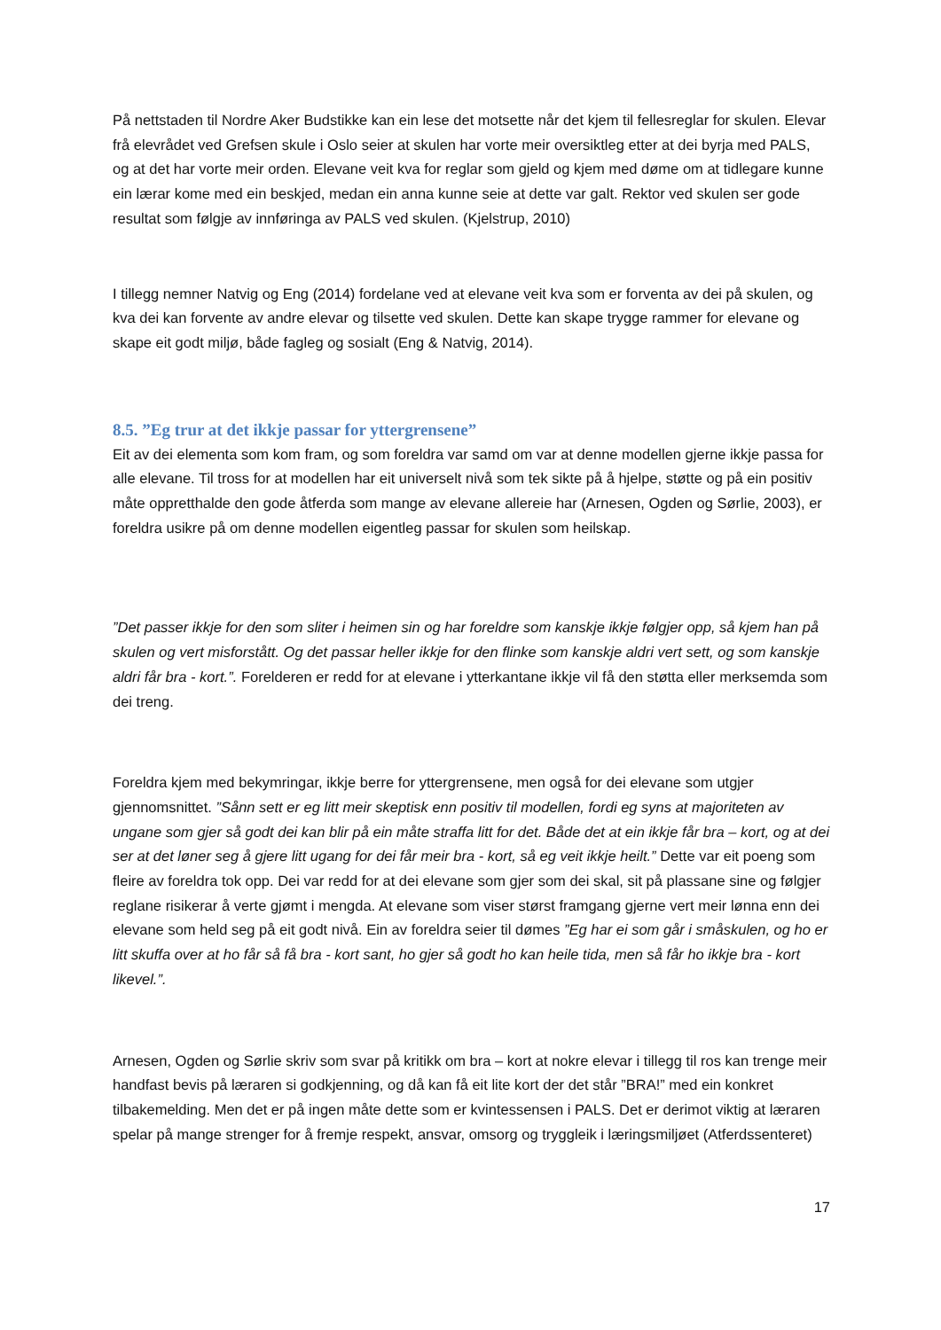På nettstaden til Nordre Aker Budstikke kan ein lese det motsette når det kjem til fellesreglar for skulen. Elevar frå elevrådet ved Grefsen skule i Oslo seier at skulen har vorte meir oversiktleg etter at dei byrja med PALS, og at det har vorte meir orden. Elevane veit kva for reglar som gjeld og kjem med døme om at tidlegare kunne ein lærar kome med ein beskjed, medan ein anna kunne seie at dette var galt. Rektor ved skulen ser gode resultat som følgje av innføringa av PALS ved skulen. (Kjelstrup, 2010)
I tillegg nemner Natvig og Eng (2014) fordelane ved at elevane veit kva som er forventa av dei på skulen, og kva dei kan forvente av andre elevar og tilsette ved skulen. Dette kan skape trygge rammer for elevane og skape eit godt miljø, både fagleg og sosialt (Eng & Natvig, 2014).
8.5. ”Eg trur at det ikkje passar for yttergrensene”
Eit av dei elementa som kom fram, og som foreldra var samd om var at denne modellen gjerne ikkje passa for alle elevane. Til tross for at modellen har eit universelt nivå som tek sikte på å hjelpe, støtte og på ein positiv måte oppretthalde den gode åtferda som mange av elevane allereie har (Arnesen, Ogden og Sørlie, 2003), er foreldra usikre på om denne modellen eigentleg passar for skulen som heilskap.
”Det passer ikkje for den som sliter i heimen sin og har foreldre som kanskje ikkje følgjer opp, så kjem han på skulen og vert misforstått. Og det passar heller ikkje for den flinke som kanskje aldri vert sett, og som kanskje aldri får bra - kort.”. Forelderen er redd for at elevane i ytterkantane ikkje vil få den støtta eller merksemda som dei treng.
Foreldra kjem med bekymringar, ikkje berre for yttergrensene, men også for dei elevane som utgjer gjennomsnittet. ”Sånn sett er eg litt meir skeptisk enn positiv til modellen, fordi eg syns at majoriteten av ungane som gjer så godt dei kan blir på ein måte straffa litt for det. Både det at ein ikkje får bra – kort, og at dei ser at det løner seg å gjere litt ugang for dei får meir bra - kort, så eg veit ikkje heilt.” Dette var eit poeng som fleire av foreldra tok opp. Dei var redd for at dei elevane som gjer som dei skal, sit på plassane sine og følgjer reglane risikerar å verte gjømt i mengda. At elevane som viser størst framgang gjerne vert meir lønna enn dei elevane som held seg på eit godt nivå. Ein av foreldra seier til dømes ”Eg har ei som går i småskulen, og ho er litt skuffa over at ho får så få bra - kort sant, ho gjer så godt ho kan heile tida, men så får ho ikkje bra - kort likevel.”.
Arnesen, Ogden og Sørlie skriv som svar på kritikk om bra – kort at nokre elevar i tillegg til ros kan trenge meir handfast bevis på læraren si godkjenning, og då kan få eit lite kort der det står ”BRA!” med ein konkret tilbakemelding. Men det er på ingen måte dette som er kvintessensen i PALS. Det er derimot viktig at læraren spelar på mange strenger for å fremje respekt, ansvar, omsorg og tryggleik i læringsmiljøet (Atferdssenteret)
17